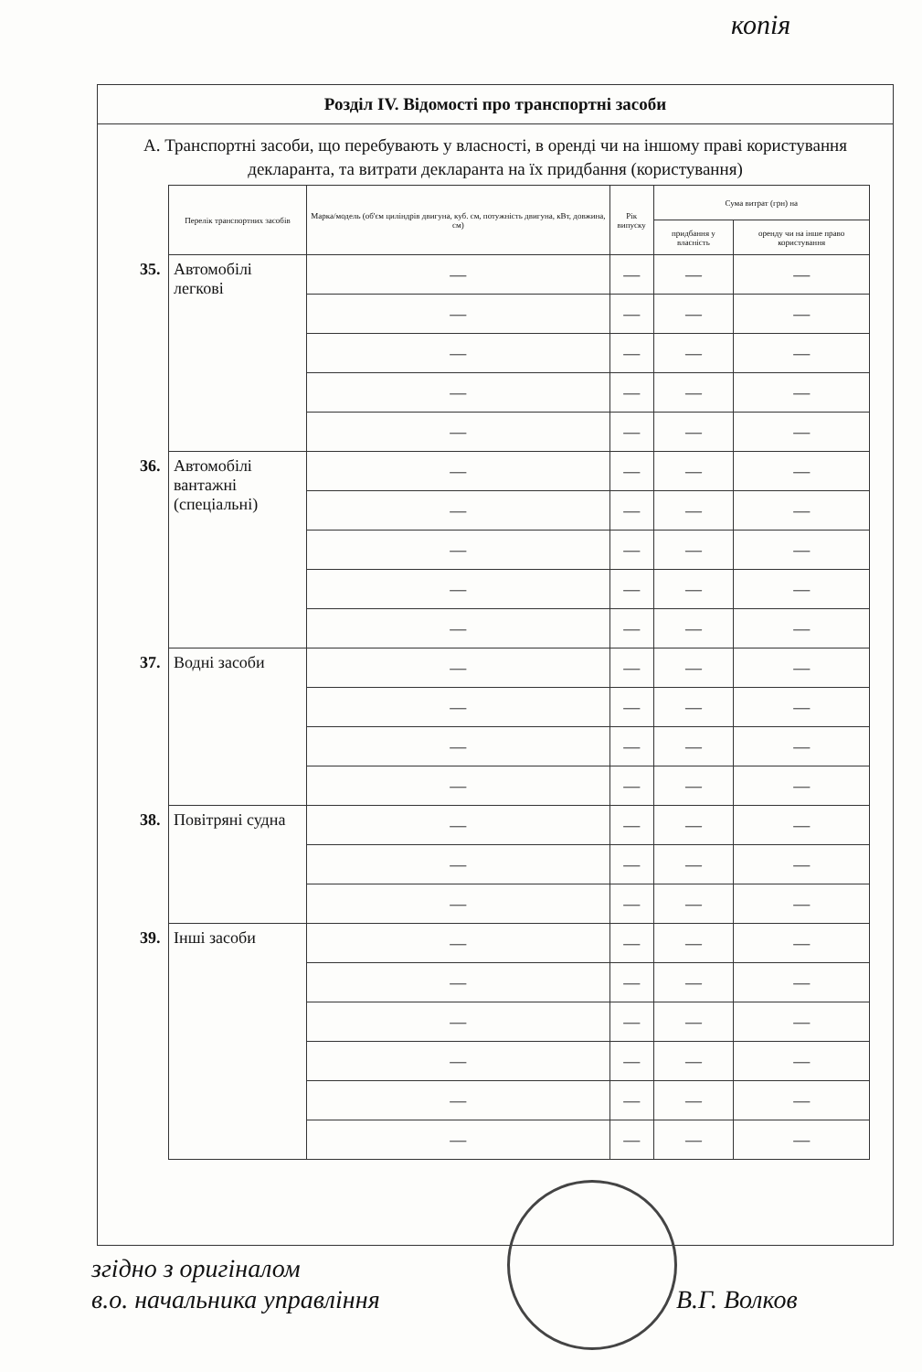копія
Розділ IV. Відомості про транспортні засоби
А. Транспортні засоби, що перебувають у власності, в оренді чи на іншому праві користування декларанта, та витрати декларанта на їх придбання (користування)
| | Перелік транспортних засобів | Марка/модель (об'єм циліндрів двигуна, куб. см, потужність двигуна, кВт, довжина, см) | Рік випуску | Сума витрат (грн) на | |
| | | | | придбання у власність | оренду чи на інше право користування |
| 35. | Автомобілі легкові | — | — | — | — |
| | | — | — | — | — |
| | | — | — | — | — |
| | | — | — | — | — |
| | | — | — | — | — |
| 36. | Автомобілі вантажні (спеціальні) | — | — | — | — |
| | | — | — | — | — |
| | | — | — | — | — |
| | | — | — | — | — |
| | | — | — | — | — |
| 37. | Водні засоби | — | — | — | — |
| | | — | — | — | — |
| | | — | — | — | — |
| | | — | — | — | — |
| 38. | Повітряні судна | — | — | — | — |
| | | — | — | — | — |
| | | — | — | — | — |
| 39. | Інші засоби | — | — | — | — |
| | | — | — | — | — |
| | | — | — | — | — |
| | | — | — | — | — |
| | | — | — | — | — |
| | | — | — | — | — |
згідно з оригіналом
в.о. начальника управління
В.Г. Волков